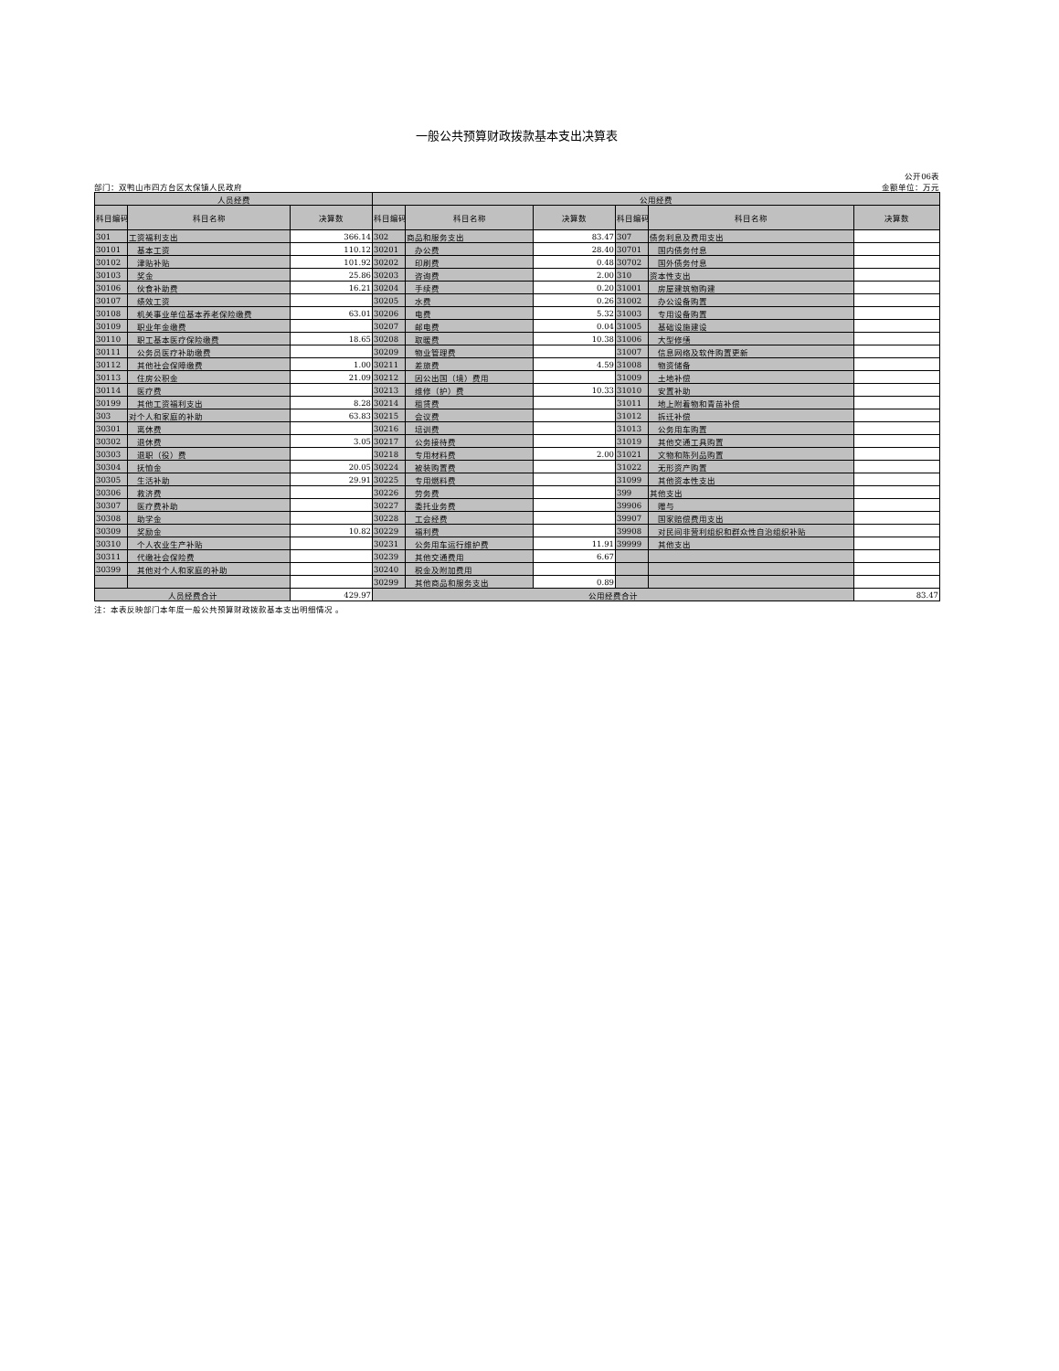一般公共预算财政拨款基本支出决算表
公开06表
部门：双鸭山市四方台区太保镇人民政府 金额单位：万元
| 人员经费 | | | 公用经费 | | | | | |
| --- | --- | --- | --- | --- | --- | --- | --- | --- |
| 科目编码 | 科目名称 | 决算数 | 科目编码 | 科目名称 | 决算数 | 科目编码 | 科目名称 | 决算数 |
| 301 | 工资福利支出 | 366.14 | 302 | 商品和服务支出 | 83.47 | 307 | 债务利息及费用支出 | |
| 30101 | 基本工资 | 110.12 | 30201 | 办公费 | 28.40 | 30701 | 国内债务付息 | |
| 30102 | 津贴补贴 | 101.92 | 30202 | 印刷费 | 0.48 | 30702 | 国外债务付息 | |
| 30103 | 奖金 | 25.86 | 30203 | 咨询费 | 2.00 | 310 | 资本性支出 | |
| 30106 | 伙食补助费 | 16.21 | 30204 | 手续费 | 0.20 | 31001 | 房屋建筑物购建 | |
| 30107 | 绩效工资 | | 30205 | 水费 | 0.26 | 31002 | 办公设备购置 | |
| 30108 | 机关事业单位基本养老保险缴费 | 63.01 | 30206 | 电费 | 5.32 | 31003 | 专用设备购置 | |
| 30109 | 职业年金缴费 | | 30207 | 邮电费 | 0.04 | 31005 | 基础设施建设 | |
| 30110 | 职工基本医疗保险缴费 | 18.65 | 30208 | 取暖费 | 10.38 | 31006 | 大型修缮 | |
| 30111 | 公务员医疗补助缴费 | | 30209 | 物业管理费 | | 31007 | 信息网络及软件购置更新 | |
| 30112 | 其他社会保障缴费 | 1.00 | 30211 | 差旅费 | 4.59 | 31008 | 物资储备 | |
| 30113 | 住房公积金 | 21.09 | 30212 | 因公出国（境）费用 | | 31009 | 土地补偿 | |
| 30114 | 医疗费 | | 30213 | 维修（护）费 | 10.33 | 31010 | 安置补助 | |
| 30199 | 其他工资福利支出 | 8.28 | 30214 | 租赁费 | | 31011 | 地上附着物和青苗补偿 | |
| 303 | 对个人和家庭的补助 | 63.83 | 30215 | 会议费 | | 31012 | 拆迁补偿 | |
| 30301 | 离休费 | | 30216 | 培训费 | | 31013 | 公务用车购置 | |
| 30302 | 退休费 | 3.05 | 30217 | 公务接待费 | | 31019 | 其他交通工具购置 | |
| 30303 | 退职（役）费 | | 30218 | 专用材料费 | 2.00 | 31021 | 文物和陈列品购置 | |
| 30304 | 抚恤金 | 20.05 | 30224 | 被装购置费 | | 31022 | 无形资产购置 | |
| 30305 | 生活补助 | 29.91 | 30225 | 专用燃料费 | | 31099 | 其他资本性支出 | |
| 30306 | 救济费 | | 30226 | 劳务费 | | 399 | 其他支出 | |
| 30307 | 医疗费补助 | | 30227 | 委托业务费 | | 39906 | 赠与 | |
| 30308 | 助学金 | | 30228 | 工会经费 | | 39907 | 国家赔偿费用支出 | |
| 30309 | 奖励金 | 10.82 | 30229 | 福利费 | | 39908 | 对民间非营利组织和群众性自治组织补贴 | |
| 30310 | 个人农业生产补贴 | | 30231 | 公务用车运行维护费 | 11.91 | 39999 | 其他支出 | |
| 30311 | 代缴社会保险费 | | 30239 | 其他交通费用 | 6.67 | | | |
| 30399 | 其他对个人和家庭的补助 | | 30240 | 税金及附加费用 | | | | |
| | | | 30299 | 其他商品和服务支出 | 0.89 | | | |
| 人员经费合计 | | 429.97 | 公用经费合计 | | | | | 83.47 |
注：本表反映部门本年度一般公共预算财政拨款基本支出明细情况 。